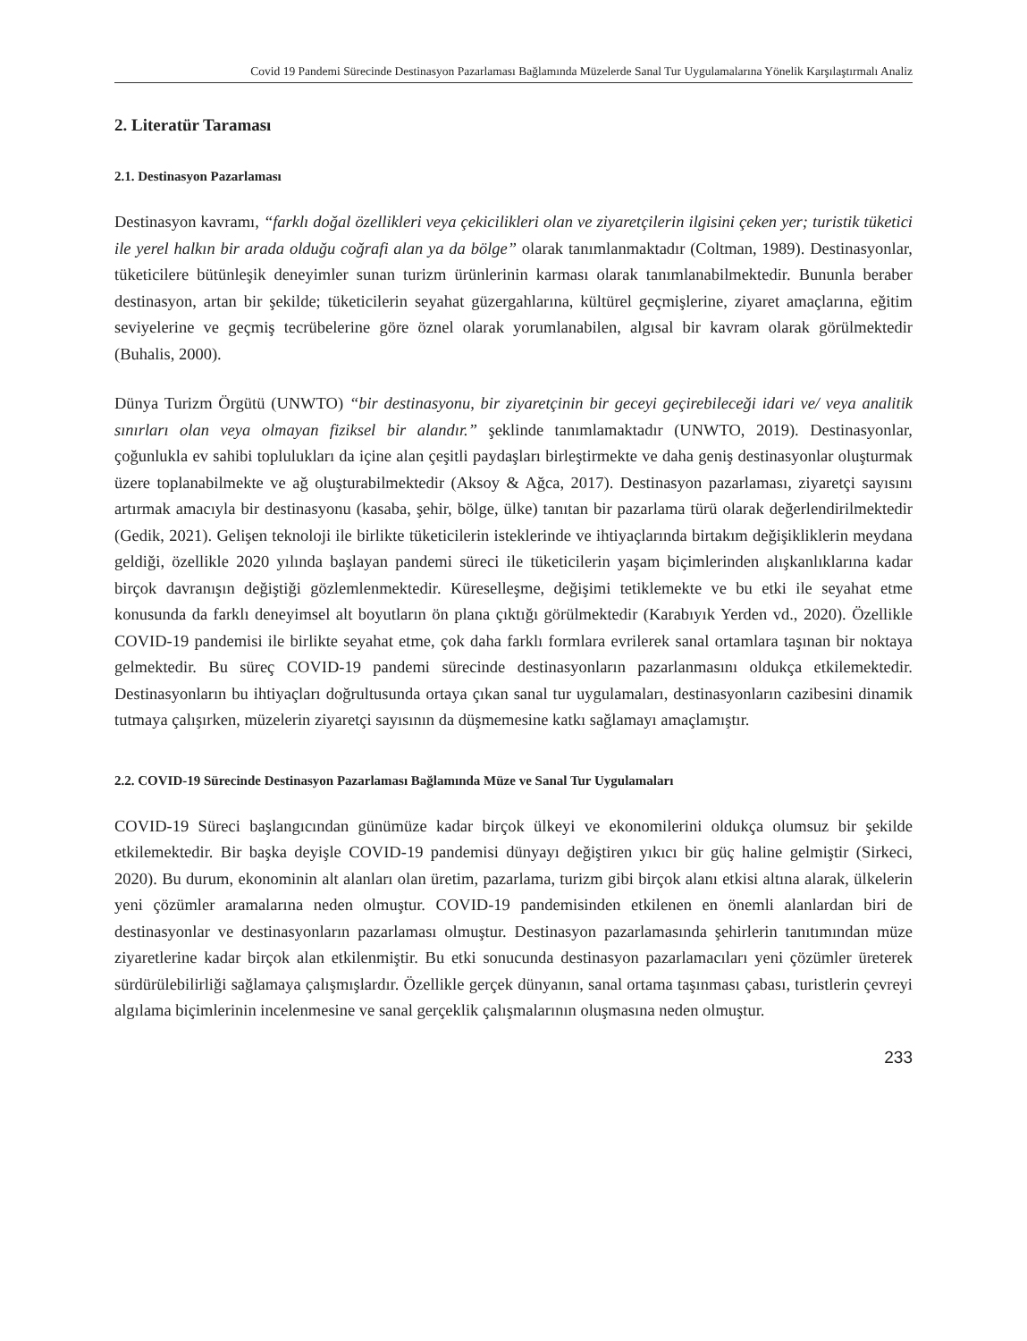Covid 19 Pandemi Sürecinde Destinasyon Pazarlaması Bağlamında Müzelerde Sanal Tur Uygulamalarına Yönelik Karşılaştırmalı Analiz
2. Literatür Taraması
2.1. Destinasyon Pazarlaması
Destinasyon kavramı, “farklı doğal özellikleri veya çekicilikleri olan ve ziyaretçilerin ilgisini çeken yer; turistik tüketici ile yerel halkın bir arada olduğu coğrafi alan ya da bölge” olarak tanımlanmaktadır (Coltman, 1989). Destinasyonlar, tüketicilere bütünleşik deneyimler sunan turizm ürünlerinin karması olarak tanımlanabilmektedir. Bununla beraber destinasyon, artan bir şekilde; tüketicilerin seyahat güzergahlarına, kültürel geçmişlerine, ziyaret amaçlarına, eğitim seviyelerine ve geçmiş tecrübelerine göre öznel olarak yorumlanabilen, algısal bir kavram olarak görülmektedir (Buhalis, 2000).
Dünya Turizm Örgütü (UNWTO) “bir destinasyonu, bir ziyaretçinin bir geceyi geçirebileceği idari ve/ veya analitik sınırları olan veya olmayan fiziksel bir alandır.” şeklinde tanımlamaktadır (UNWTO, 2019). Destinasyonlar, çoğunlukla ev sahibi toplulukları da içine alan çeşitli paydaşları birleştirmekte ve daha geniş destinasyonlar oluşturmak üzere toplanabilmekte ve ağ oluşturabilmektedir (Aksoy & Ağca, 2017). Destinasyon pazarlaması, ziyaretçi sayısını artırmak amacıyla bir destinasyonu (kasaba, şehir, bölge, ülke) tanıtan bir pazarlama türü olarak değerlendirilmektedir (Gedik, 2021). Gelişen teknoloji ile birlikte tüketicilerin isteklerinde ve ihtiyaçlarında birtakım değişikliklerin meydana geldiği, özellikle 2020 yılında başlayan pandemi süreci ile tüketicilerin yaşam biçimlerinden alışkanlıklarına kadar birçok davranışın değiştiği gözlemlenmektedir. Küreselleşme, değişimi tetiklemekte ve bu etki ile seyahat etme konusunda da farklı deneyimsel alt boyutların ön plana çıktığı görülmektedir (Karabıyık Yerden vd., 2020). Özellikle COVID-19 pandemisi ile birlikte seyahat etme, çok daha farklı formlara evrilerek sanal ortamlara taşınan bir noktaya gelmektedir. Bu süreç COVID-19 pandemi sürecinde destinasyonların pazarlanmasını oldukça etkilemektedir. Destinasyonların bu ihtiyaçları doğrultusunda ortaya çıkan sanal tur uygulamaları, destinasyonların cazibesini dinamik tutmaya çalışırken, müzelerin ziyaretçi sayısının da düşmemesine katkı sağlamayı amaçlamıştır.
2.2. COVID-19 Sürecinde Destinasyon Pazarlaması Bağlamında Müze ve Sanal Tur Uygulamaları
COVID-19 Süreci başlangıcından günümüze kadar birçok ülkeyi ve ekonomilerini oldukça olumsuz bir şekilde etkilemektedir. Bir başka deyişle COVID-19 pandemisi dünyayı değiştiren yıkıcı bir güç haline gelmiştir (Sirkeci, 2020). Bu durum, ekonominin alt alanları olan üretim, pazarlama, turizm gibi birçok alanı etkisi altına alarak, ülkelerin yeni çözümler aramalarına neden olmuştur. COVID-19 pandemisinden etkilenen en önemli alanlardan biri de destinasyonlar ve destinasyonların pazarlaması olmuştur. Destinasyon pazarlamasında şehirlerin tanıtımından müze ziyaretlerine kadar birçok alan etkilenmiştir. Bu etki sonucunda destinasyon pazarlamacıları yeni çözümler üreterek sürdürülebilirliği sağlamaya çalışmışlardır. Özellikle gerçek dünyanın, sanal ortama taşınması çabası, turistlerin çevreyi algılama biçimlerinin incelenmesine ve sanal gerçeklik çalışmalarının oluşmasına neden olmuştur.
233